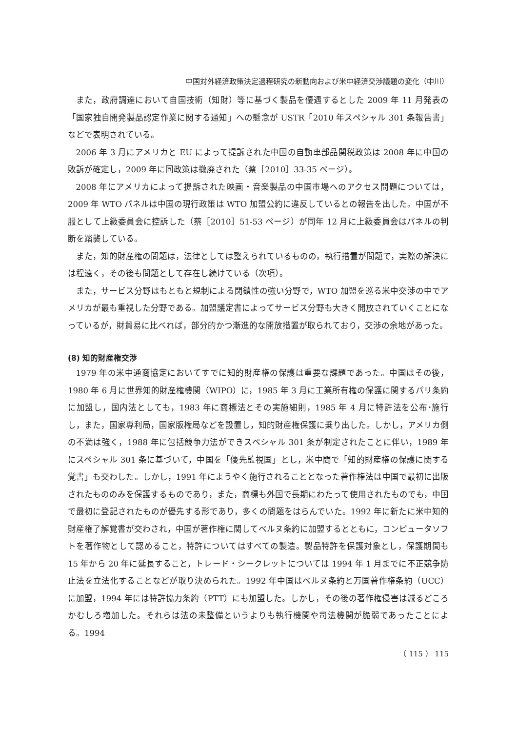中国対外経済政策決定過程研究の新動向および米中経済交渉議題の変化（中川）
また，政府調達において自国技術（知財）等に基づく製品を優遇するとした 2009 年 11 月発表の「国家独自開発製品認定作業に関する通知」への懸念が USTR「2010 年スペシャル 301 条報告書」などで表明されている。
2006 年 3 月にアメリカと EU によって提訴された中国の自動車部品関税政策は 2008 年に中国の敗訴が確定し，2009 年に同政策は撤廃された（蔡［2010］33-35 ページ）。
2008 年にアメリカによって提訴された映画・音楽製品の中国市場へのアクセス問題については，2009 年 WTO パネルは中国の現行政策は WTO 加盟公約に違反しているとの報告を出した。中国が不服として上級委員会に控訴した（蔡［2010］51-53 ページ）が同年 12 月に上級委員会はパネルの判断を踏襲している。
また，知的財産権の問題は，法律としては整えられているものの，執行措置が問題で，実際の解決には程遠く，その後も問題として存在し続けている（次項）。
また，サービス分野はもともと規制による閉鎖性の強い分野で，WTO 加盟を巡る米中交渉の中でアメリカが最も重視した分野である。加盟議定書によってサービス分野も大きく開放されていくことになっているが，財貿易に比べれば，部分的かつ漸進的な開放措置が取られており，交渉の余地があった。
(8) 知的財産権交渉
1979 年の米中通商協定においてすでに知的財産権の保護は重要な課題であった。中国はその後，1980 年 6 月に世界知的財産権機関（WIPO）に，1985 年 3 月に工業所有権の保護に関するパリ条約に加盟し，国内法としても，1983 年に商標法とその実施細則，1985 年 4 月に特許法を公布･施行し，また，国家専利局，国家版権局などを設置し，知的財産権保護に乗り出した。しかし，アメリカ側の不満は強く，1988 年に包括競争力法ができスペシャル 301 条が制定されたことに伴い，1989 年にスペシャル 301 条に基づいて，中国を「優先監視国」とし，米中間で「知的財産権の保護に関する覚書」も交わした。しかし，1991 年にようやく施行されることとなった著作権法は中国で最初に出版されたもののみを保護するものであり，また，商標も外国で長期にわたって使用されたものでも，中国で最初に登記されたものが優先する形であり，多くの問題をはらんでいた。1992 年に新たに米中知的財産権了解覚書が交わされ，中国が著作権に関してベルヌ条約に加盟するとともに，コンピュータソフトを著作物として認めること，特許についてはすべての製造。製品特許を保護対象とし，保護期間も 15 年から 20 年に延長すること，トレード・シークレットについては 1994 年 1 月までに不正競争防止法を立法化することなどが取り決められた。1992 年中国はベルヌ条約と万国著作権条約（UCC）に加盟，1994 年には特許協力条約（PTT）にも加盟した。しかし，その後の著作権侵害は減るどころかむしろ増加した。それらは法の未整備というよりも執行機関や司法機関が脆弱であったことによる。1994
（ 115 ） 115